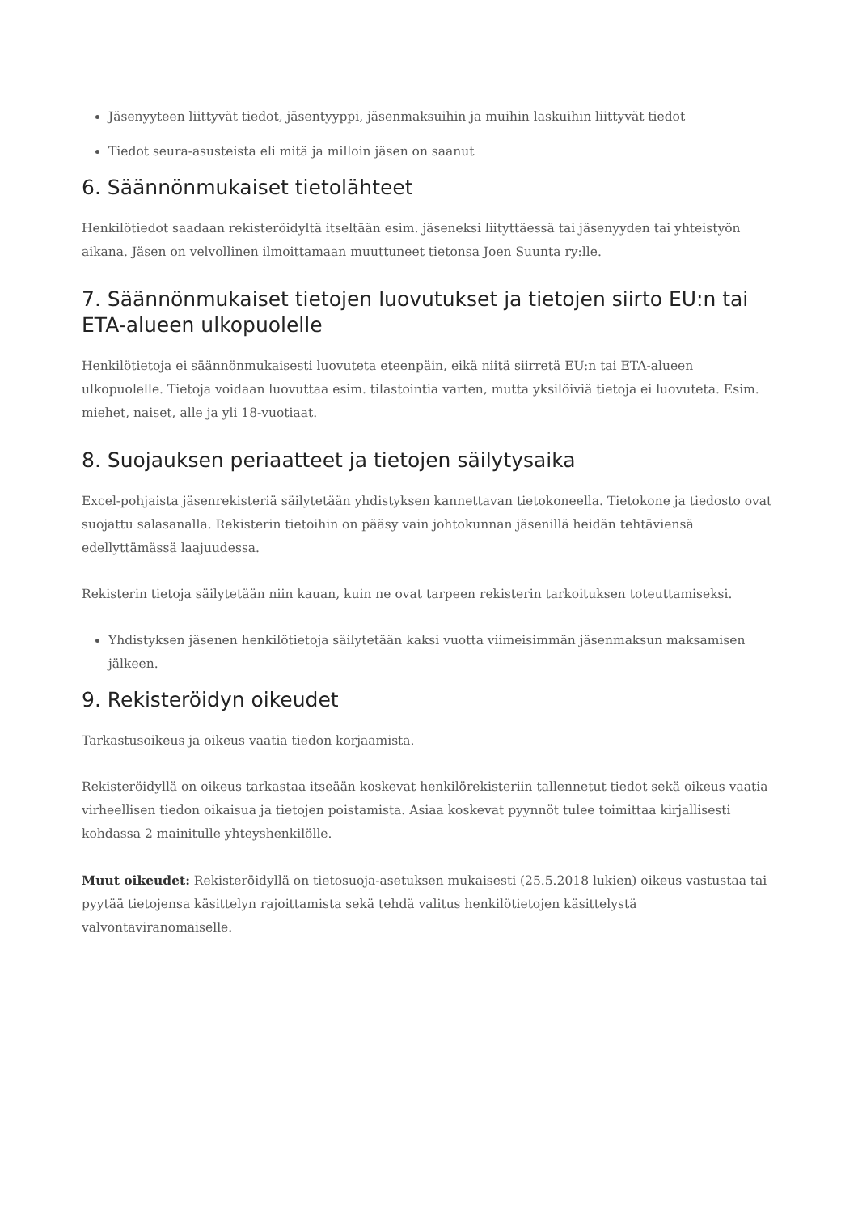Jäsenyyteen liittyvät tiedot, jäsentyyppi, jäsenmaksuihin ja muihin laskuihin liittyvät tiedot
Tiedot seura-asusteista eli mitä ja milloin jäsen on saanut
6. Säännönmukaiset tietolähteet
Henkilötiedot saadaan rekisteröidyltä itseltään esim. jäseneksi liityttäessä tai jäsenyyden tai yhteistyön aikana. Jäsen on velvollinen ilmoittamaan muuttuneet tietonsa Joen Suunta ry:lle.
7. Säännönmukaiset tietojen luovutukset ja tietojen siirto EU:n tai ETA-alueen ulkopuolelle
Henkilötietoja ei säännönmukaisesti luovuteta eteenpäin, eikä niitä siirretä EU:n tai ETA-alueen ulkopuolelle. Tietoja voidaan luovuttaa esim. tilastointia varten, mutta yksilöiviä tietoja ei luovuteta. Esim. miehet, naiset, alle ja yli 18-vuotiaat.
8. Suojauksen periaatteet ja tietojen säilytysaika
Excel-pohjaista jäsenrekisteriä säilytetään yhdistyksen kannettavan tietokoneella. Tietokone ja tiedosto ovat suojattu salasanalla. Rekisterin tietoihin on pääsy vain johtokunnan jäsenillä heidän tehtäviensä edellyttämässä laajuudessa.
Rekisterin tietoja säilytetään niin kauan, kuin ne ovat tarpeen rekisterin tarkoituksen toteuttamiseksi.
Yhdistyksen jäsenen henkilötietoja säilytetään kaksi vuotta viimeisimmän jäsenmaksun maksamisen jälkeen.
9. Rekisteröidyn oikeudet
Tarkastusoikeus ja oikeus vaatia tiedon korjaamista.
Rekisteröidyllä on oikeus tarkastaa itseään koskevat henkilörekisteriin tallennetut tiedot sekä oikeus vaatia virheellisen tiedon oikaisua ja tietojen poistamista. Asiaa koskevat pyynnöt tulee toimittaa kirjallisesti kohdassa 2 mainitulle yhteyshenkilölle.
Muut oikeudet: Rekisteröidyllä on tietosuoja-asetuksen mukaisesti (25.5.2018 lukien) oikeus vastustaa tai pyytää tietojensa käsittelyn rajoittamista sekä tehdä valitus henkilötietojen käsittelystä valvontaviranomaiselle.